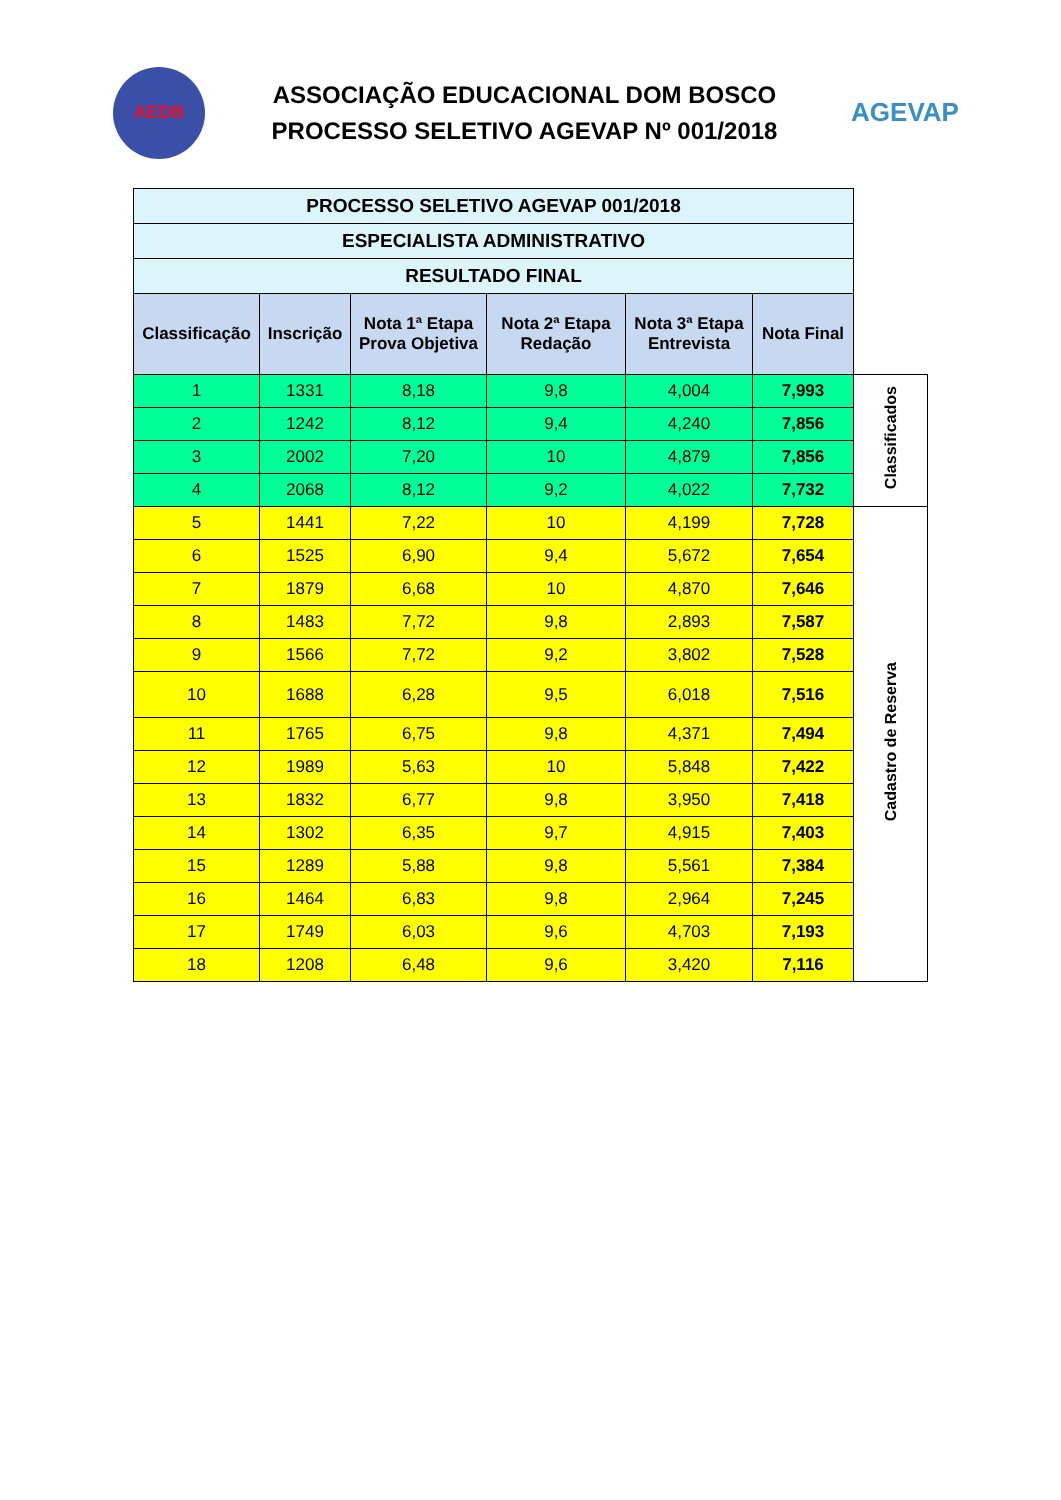AEDB
ASSOCIAÇÃO EDUCACIONAL DOM BOSCO
PROCESSO SELETIVO AGEVAP Nº 001/2018
AGEVAP
| PROCESSO SELETIVO AGEVAP 001/2018 | | | | | | |
| ESPECIALISTA ADMINISTRATIVO | | | | | | |
| RESULTADO FINAL | | | | | | |
| Classificação | Inscrição | Nota 1ª Etapa Prova Objetiva | Nota 2ª Etapa Redação | Nota 3ª Etapa Entrevista | Nota Final | |
| 1 | 1331 | 8,18 | 9,8 | 4,004 | 7,993 | Classificados |
| 2 | 1242 | 8,12 | 9,4 | 4,240 | 7,856 | |
| 3 | 2002 | 7,20 | 10 | 4,879 | 7,856 | |
| 4 | 2068 | 8,12 | 9,2 | 4,022 | 7,732 | |
| 5 | 1441 | 7,22 | 10 | 4,199 | 7,728 | Cadastro de Reserva |
| 6 | 1525 | 6,90 | 9,4 | 5,672 | 7,654 | |
| 7 | 1879 | 6,68 | 10 | 4,870 | 7,646 | |
| 8 | 1483 | 7,72 | 9,8 | 2,893 | 7,587 | |
| 9 | 1566 | 7,72 | 9,2 | 3,802 | 7,528 | |
| 10 | 1688 | 6,28 | 9,5 | 6,018 | 7,516 | |
| 11 | 1765 | 6,75 | 9,8 | 4,371 | 7,494 | |
| 12 | 1989 | 5,63 | 10 | 5,848 | 7,422 | |
| 13 | 1832 | 6,77 | 9,8 | 3,950 | 7,418 | |
| 14 | 1302 | 6,35 | 9,7 | 4,915 | 7,403 | |
| 15 | 1289 | 5,88 | 9,8 | 5,561 | 7,384 | |
| 16 | 1464 | 6,83 | 9,8 | 2,964 | 7,245 | |
| 17 | 1749 | 6,03 | 9,6 | 4,703 | 7,193 | |
| 18 | 1208 | 6,48 | 9,6 | 3,420 | 7,116 | |